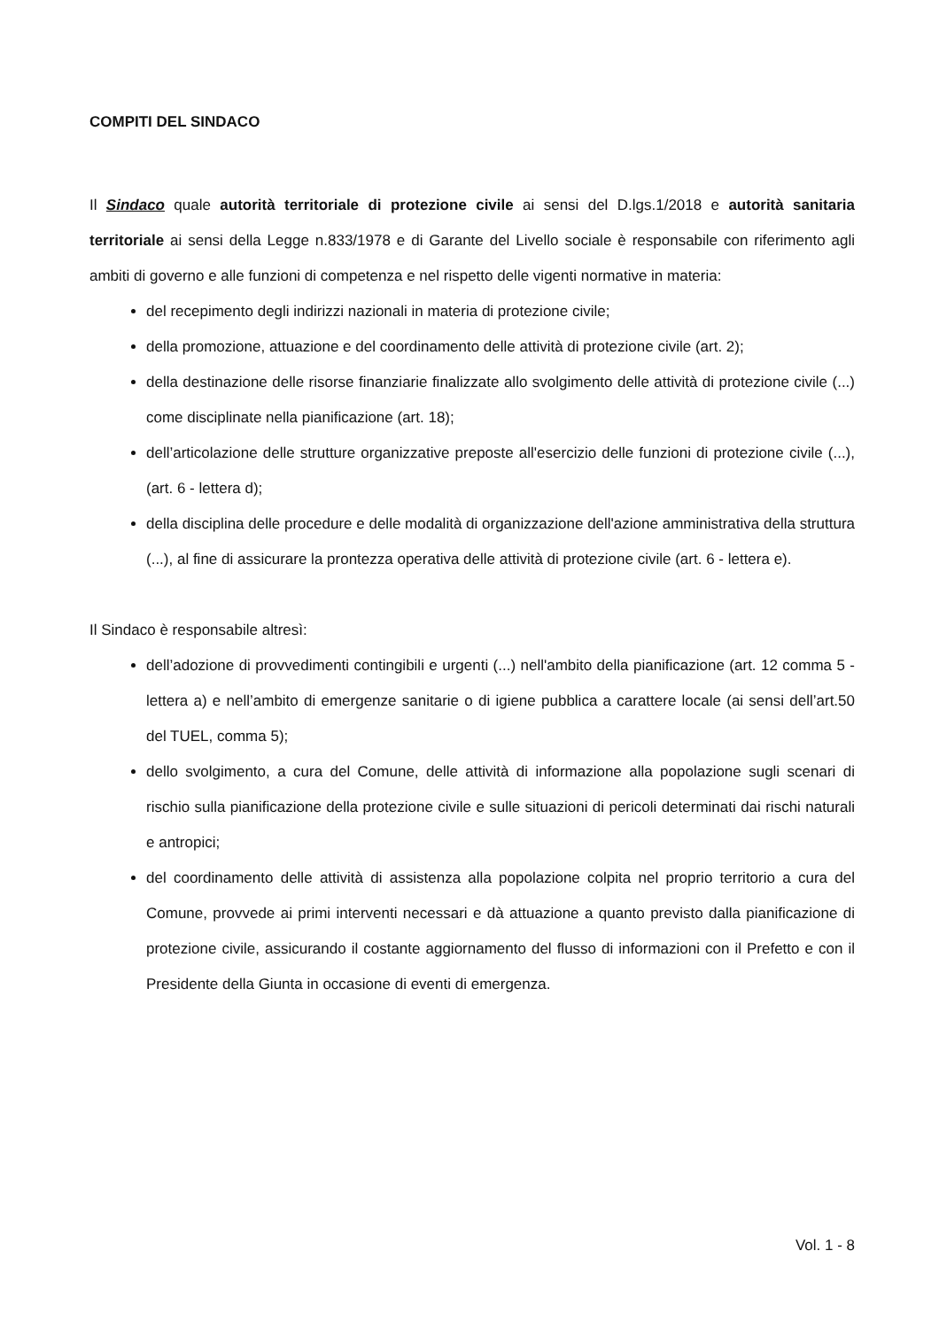COMPITI DEL SINDACO
Il Sindaco quale autorità territoriale di protezione civile ai sensi del D.lgs.1/2018 e autorità sanitaria territoriale ai sensi della Legge n.833/1978 e di Garante del Livello sociale è responsabile con riferimento agli ambiti di governo e alle funzioni di competenza e nel rispetto delle vigenti normative in materia:
del recepimento degli indirizzi nazionali in materia di protezione civile;
della promozione, attuazione e del coordinamento delle attività di protezione civile (art. 2);
della destinazione delle risorse finanziarie finalizzate allo svolgimento delle attività di protezione civile (...) come disciplinate nella pianificazione (art. 18);
dell’articolazione delle strutture organizzative preposte all'esercizio delle funzioni di protezione civile (...), (art. 6 - lettera d);
della disciplina delle procedure e delle modalità di organizzazione dell'azione amministrativa della struttura (...), al fine di assicurare la prontezza operativa delle attività di protezione civile (art. 6 - lettera e).
Il Sindaco è responsabile altresì:
dell’adozione di provvedimenti contingibili e urgenti (...) nell'ambito della pianificazione (art. 12 comma 5 - lettera a) e nell’ambito di emergenze sanitarie o di igiene pubblica a carattere locale (ai sensi dell’art.50 del TUEL, comma 5);
dello svolgimento, a cura del Comune, delle attività di informazione alla popolazione sugli scenari di rischio sulla pianificazione della protezione civile e sulle situazioni di pericoli determinati dai rischi naturali e antropici;
del coordinamento delle attività di assistenza alla popolazione colpita nel proprio territorio a cura del Comune, provvede ai primi interventi necessari e dà attuazione a quanto previsto dalla pianificazione di protezione civile, assicurando il costante aggiornamento del flusso di informazioni con il Prefetto e con il Presidente della Giunta in occasione di eventi di emergenza.
Vol. 1 - 8